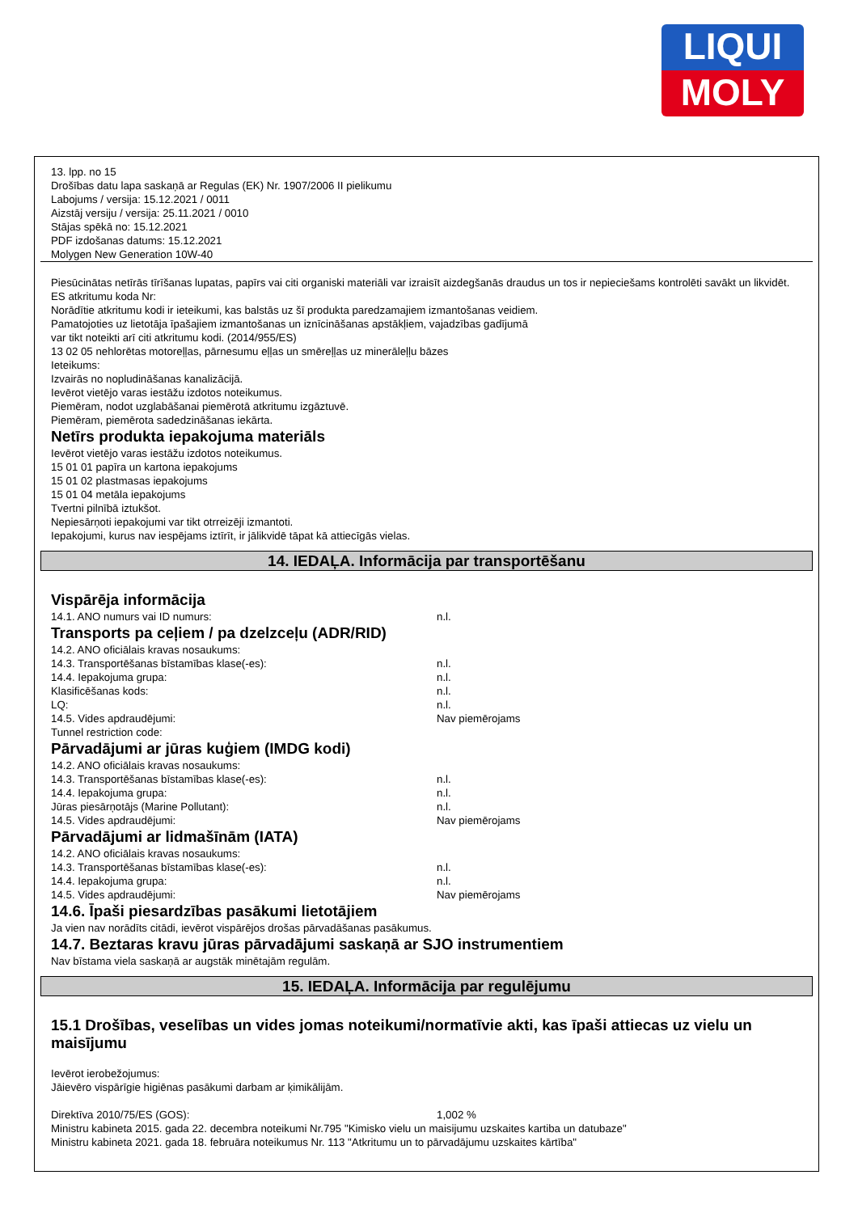LIQUI
MOLY
13. lpp. no 15
Drošības datu lapa saskaņā ar Regulas (EK) Nr. 1907/2006 II pielikumu
Labojums / versija: 15.12.2021 / 0011
Aizstāj versiju / versija: 25.11.2021 / 0010
Stājas spēkā no: 15.12.2021
PDF izdošanas datums: 15.12.2021
Molygen New Generation 10W-40
Piesūcinātas netīrās tīrīšanas lupatas, papīrs vai citi organiski materiāli var izraisīt aizdegšanās draudus un tos ir nepieciešams kontrolēti savākt un likvidēt.
ES atkritumu koda Nr:
Norādītie atkritumu kodi ir ieteikumi, kas balstās uz šī produkta paredzamajiem izmantošanas veidiem.
Pamatojoties uz lietotāja īpašajiem izmantošanas un iznīcināšanas apstākļiem, vajadzības gadījumā
var tikt noteikti arī citi atkritumu kodi. (2014/955/ES)
13 02 05 nehlorētas motoreļļas, pārnesumu eļļas un smēreļļas uz minerāleļļu bāzes
Ieteikums:
Izvairās no nopludināšanas kanalizācijā.
Ievērot vietējo varas iestāžu izdotos noteikumus.
Piemēram, nodot uzglabāšanai piemērotā atkritumu izgāztuvē.
Piemēram, piemērota sadedzināšanas iekārta.
Netīrs produkta iepakojuma materiāls
Ievērot vietējo varas iestāžu izdotos noteikumus.
15 01 01 papīra un kartona iepakojums
15 01 02 plastmasas iepakojums
15 01 04 metāla iepakojums
Tvertni pilnībā iztukšot.
Nepiesārņoti iepakojumi var tikt otrreizēji izmantoti.
Iepakojumi, kurus nav iespējams iztīrīt, ir jālikvidē tāpat kā attiecīgās vielas.
14. IEDAĻA. Informācija par transportēšanu
Vispārēja informācija
14.1. ANO numurs vai ID numurs: n.l.
Transports pa ceļiem / pa dzelzceļu (ADR/RID)
14.2. ANO oficiālais kravas nosaukums:
14.3. Transportēšanas bīstamības klase(-es): n.l.
14.4. Iepakojuma grupa: n.l.
Klasificēšanas kods: n.l.
LQ: n.l.
14.5. Vides apdraudējumi: Nav piemērojams
Tunnel restriction code:
Pārvadājumi ar jūras kuģiem (IMDG kodi)
14.2. ANO oficiālais kravas nosaukums:
14.3. Transportēšanas bīstamības klase(-es): n.l.
14.4. Iepakojuma grupa: n.l.
Jūras piesārņotājs (Marine Pollutant): n.l.
14.5. Vides apdraudējumi: Nav piemērojams
Pārvadājumi ar lidmašīnām (IATA)
14.2. ANO oficiālais kravas nosaukums:
14.3. Transportēšanas bīstamības klase(-es): n.l.
14.4. Iepakojuma grupa: n.l.
14.5. Vides apdraudējumi: Nav piemērojams
14.6. Īpaši piesardzības pasākumi lietotājiem
Ja vien nav norādīts citādi, ievērot vispārējos drošas pārvadāšanas pasākumus.
14.7. Beztaras kravu jūras pārvadājumi saskaņā ar SJO instrumentiem
Nav bīstama viela saskaņā ar augstāk minētajām regulām.
15. IEDAĻA. Informācija par regulējumu
15.1 Drošības, veselības un vides jomas noteikumi/normatīvie akti, kas īpaši attiecas uz vielu un maisījumu
Ievērot ierobežojumus:
Jāievēro vispārīgie higiēnas pasākumi darbam ar ķimikālijām.
Direktīva 2010/75/ES (GOS): 1,002 %
Ministru kabineta 2015. gada 22. decembra noteikumi Nr.795 "Kimisko vielu un maisijumu uzskaites kartiba un datubaze"
Ministru kabineta 2021. gada 18. februāra noteikumus Nr. 113 "Atkritumu un to pārvadājumu uzskaites kārtība"